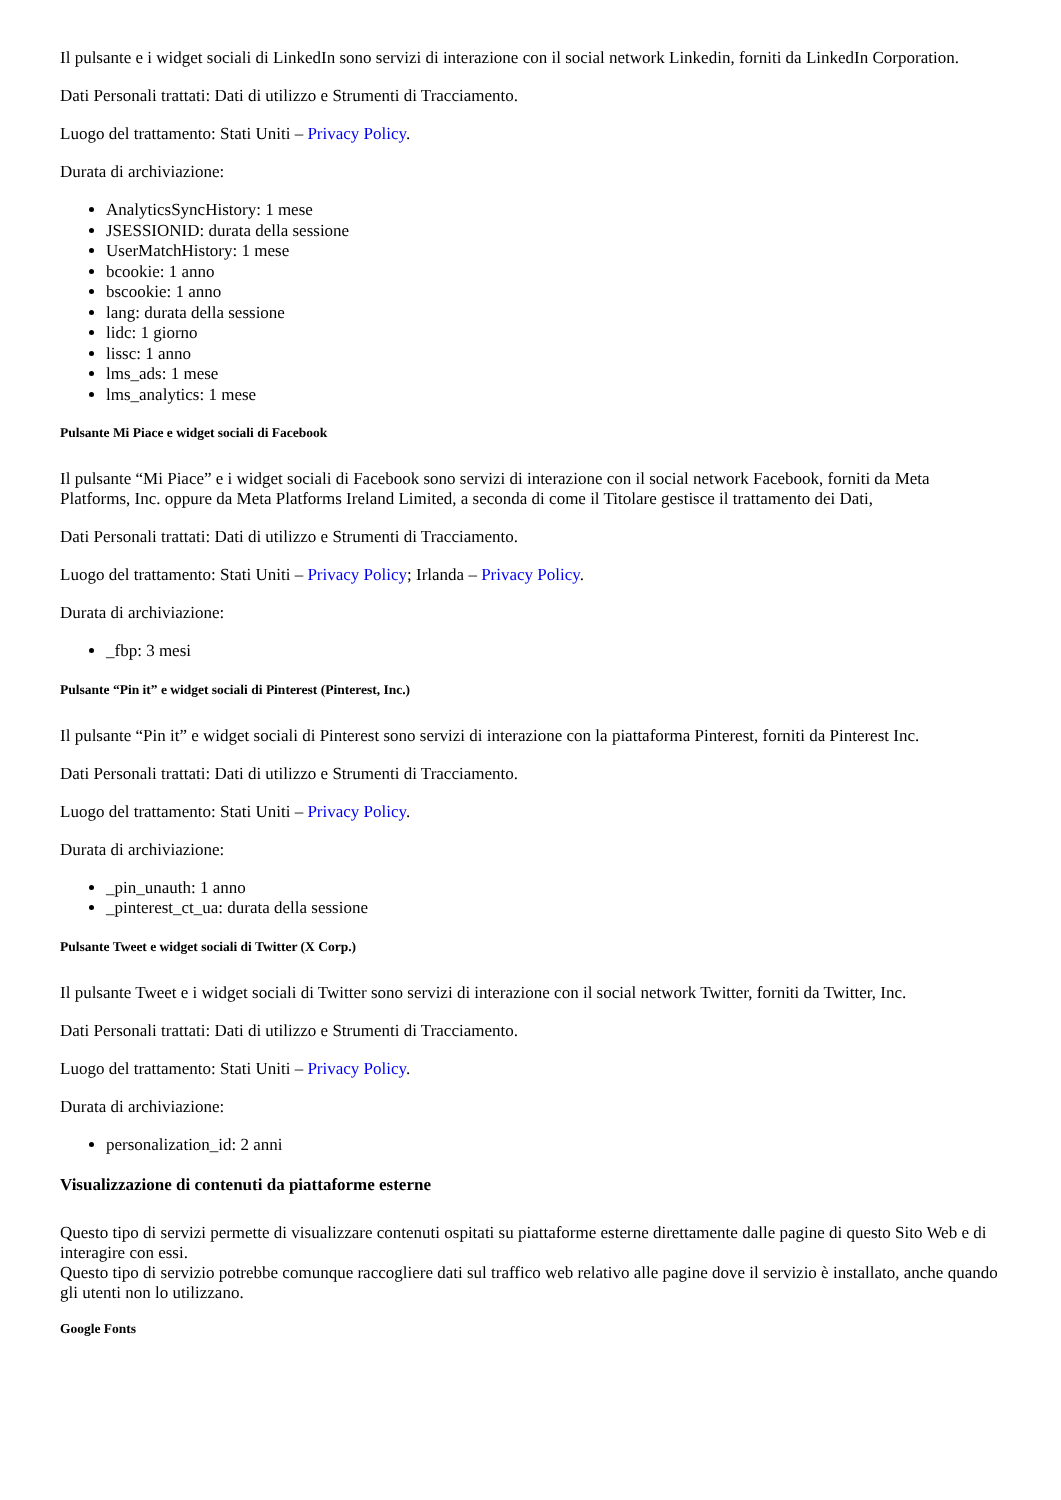Il pulsante e i widget sociali di LinkedIn sono servizi di interazione con il social network Linkedin, forniti da LinkedIn Corporation.
Dati Personali trattati: Dati di utilizzo e Strumenti di Tracciamento.
Luogo del trattamento: Stati Uniti – Privacy Policy.
Durata di archiviazione:
AnalyticsSyncHistory: 1 mese
JSESSIONID: durata della sessione
UserMatchHistory: 1 mese
bcookie: 1 anno
bscookie: 1 anno
lang: durata della sessione
lidc: 1 giorno
lissc: 1 anno
lms_ads: 1 mese
lms_analytics: 1 mese
Pulsante Mi Piace e widget sociali di Facebook
Il pulsante “Mi Piace” e i widget sociali di Facebook sono servizi di interazione con il social network Facebook, forniti da Meta Platforms, Inc. oppure da Meta Platforms Ireland Limited, a seconda di come il Titolare gestisce il trattamento dei Dati,
Dati Personali trattati: Dati di utilizzo e Strumenti di Tracciamento.
Luogo del trattamento: Stati Uniti – Privacy Policy; Irlanda – Privacy Policy.
Durata di archiviazione:
_fbp: 3 mesi
Pulsante “Pin it” e widget sociali di Pinterest (Pinterest, Inc.)
Il pulsante “Pin it” e widget sociali di Pinterest sono servizi di interazione con la piattaforma Pinterest, forniti da Pinterest Inc.
Dati Personali trattati: Dati di utilizzo e Strumenti di Tracciamento.
Luogo del trattamento: Stati Uniti – Privacy Policy.
Durata di archiviazione:
_pin_unauth: 1 anno
_pinterest_ct_ua: durata della sessione
Pulsante Tweet e widget sociali di Twitter (X Corp.)
Il pulsante Tweet e i widget sociali di Twitter sono servizi di interazione con il social network Twitter, forniti da Twitter, Inc.
Dati Personali trattati: Dati di utilizzo e Strumenti di Tracciamento.
Luogo del trattamento: Stati Uniti – Privacy Policy.
Durata di archiviazione:
personalization_id: 2 anni
Visualizzazione di contenuti da piattaforme esterne
Questo tipo di servizi permette di visualizzare contenuti ospitati su piattaforme esterne direttamente dalle pagine di questo Sito Web e di interagire con essi.
Questo tipo di servizio potrebbe comunque raccogliere dati sul traffico web relativo alle pagine dove il servizio è installato, anche quando gli utenti non lo utilizzano.
Google Fonts